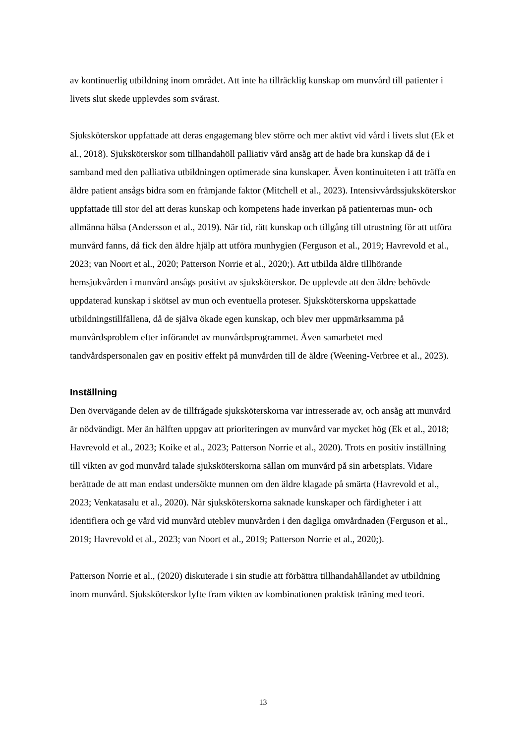av kontinuerlig utbildning inom området. Att inte ha tillräcklig kunskap om munvård till patienter i livets slut skede upplevdes som svårast.
Sjuksköterskor uppfattade att deras engagemang blev större och mer aktivt vid vård i livets slut (Ek et al., 2018). Sjuksköterskor som tillhandahöll palliativ vård ansåg att de hade bra kunskap då de i samband med den palliativa utbildningen optimerade sina kunskaper. Även kontinuiteten i att träffa en äldre patient ansågs bidra som en främjande faktor (Mitchell et al., 2023). Intensivvårdssjuksköterskor uppfattade till stor del att deras kunskap och kompetens hade inverkan på patienternas mun- och allmänna hälsa (Andersson et al., 2019). När tid, rätt kunskap och tillgång till utrustning för att utföra munvård fanns, då fick den äldre hjälp att utföra munhygien (Ferguson et al., 2019; Havrevold et al., 2023; van Noort et al., 2020; Patterson Norrie et al., 2020;). Att utbilda äldre tillhörande hemsjukvården i munvård ansågs positivt av sjuksköterskor. De upplevde att den äldre behövde uppdaterad kunskap i skötsel av mun och eventuella proteser. Sjuksköterskorna uppskattade utbildningstillfällena, då de själva ökade egen kunskap, och blev mer uppmärksamma på munvårdsproblem efter införandet av munvårdsprogrammet. Även samarbetet med tandvårdspersonalen gav en positiv effekt på munvården till de äldre (Weening-Verbree et al., 2023).
Inställning
Den övervägande delen av de tillfrågade sjuksköterskorna var intresserade av, och ansåg att munvård är nödvändigt. Mer än hälften uppgav att prioriteringen av munvård var mycket hög (Ek et al., 2018; Havrevold et al., 2023; Koike et al., 2023; Patterson Norrie et al., 2020). Trots en positiv inställning till vikten av god munvård talade sjuksköterskorna sällan om munvård på sin arbetsplats. Vidare berättade de att man endast undersökte munnen om den äldre klagade på smärta (Havrevold et al., 2023; Venkatasalu et al., 2020). När sjuksköterskorna saknade kunskaper och färdigheter i att identifiera och ge vård vid munvård uteblev munvården i den dagliga omvårdnaden (Ferguson et al., 2019; Havrevold et al., 2023; van Noort et al., 2019; Patterson Norrie et al., 2020;).
Patterson Norrie et al., (2020) diskuterade i sin studie att förbättra tillhandahållandet av utbildning inom munvård. Sjuksköterskor lyfte fram vikten av kombinationen praktisk träning med teori.
13